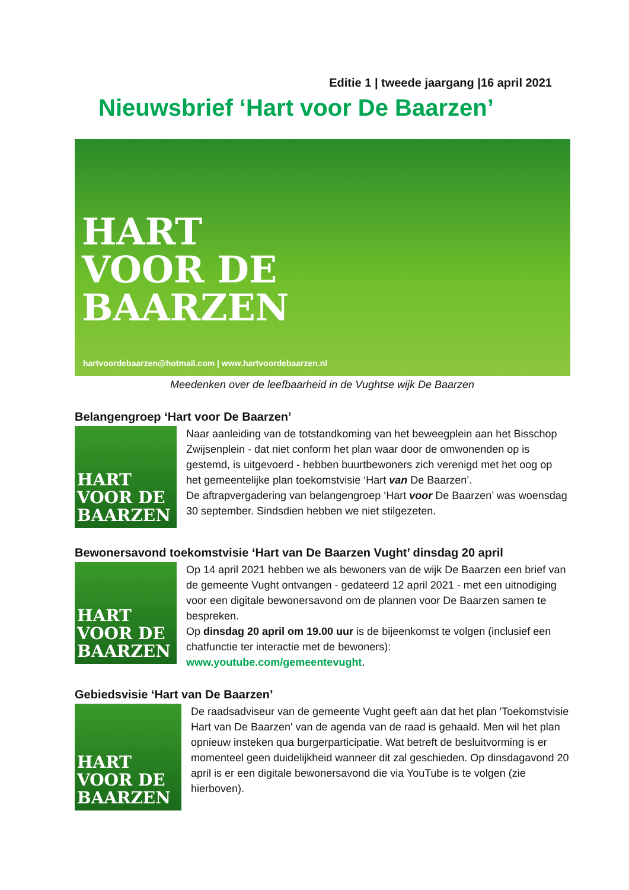Editie 1 | tweede jaargang |16 april 2021
Nieuwsbrief ‘Hart voor De Baarzen’
HART
VOOR DE
BAARZEN
hartvoordebaarzen@hotmail.com | www.hartvoordebaarzen.nl
Meedenken over de leefbaarheid in de Vughtse wijk De Baarzen
Belangengroep ‘Hart voor De Baarzen’
HART
VOOR DE
BAARZEN
Naar aanleiding van de totstandkoming van het beweegplein aan het Bisschop Zwijsenplein - dat niet conform het plan waar door de omwonenden op is gestemd, is uitgevoerd - hebben buurtbewoners zich verenigd met het oog op het gemeentelijke plan toekomstvisie ‘Hart van De Baarzen’.
De aftrapvergadering van belangengroep ‘Hart voor De Baarzen’ was woensdag 30 september. Sindsdien hebben we niet stilgezeten.
Bewonersavond toekomstvisie ‘Hart van De Baarzen Vught’ dinsdag 20 april
HART
VOOR DE
BAARZEN
Op 14 april 2021 hebben we als bewoners van de wijk De Baarzen een brief van de gemeente Vught ontvangen - gedateerd 12 april 2021 - met een uitnodiging voor een digitale bewonersavond om de plannen voor De Baarzen samen te bespreken.
Op dinsdag 20 april om 19.00 uur is de bijeenkomst te volgen (inclusief een chatfunctie ter interactie met de bewoners): www.youtube.com/gemeentevught.
Gebiedsvisie ‘Hart van De Baarzen’
HART
VOOR DE
BAARZEN
De raadsadviseur van de gemeente Vught geeft aan dat het plan 'Toekomstvisie Hart van De Baarzen' van de agenda van de raad is gehaald. Men wil het plan opnieuw insteken qua burgerparticipatie. Wat betreft de besluitvorming is er momenteel geen duidelijkheid wanneer dit zal geschieden. Op dinsdagavond 20 april is er een digitale bewonersavond die via YouTube is te volgen (zie hierboven).